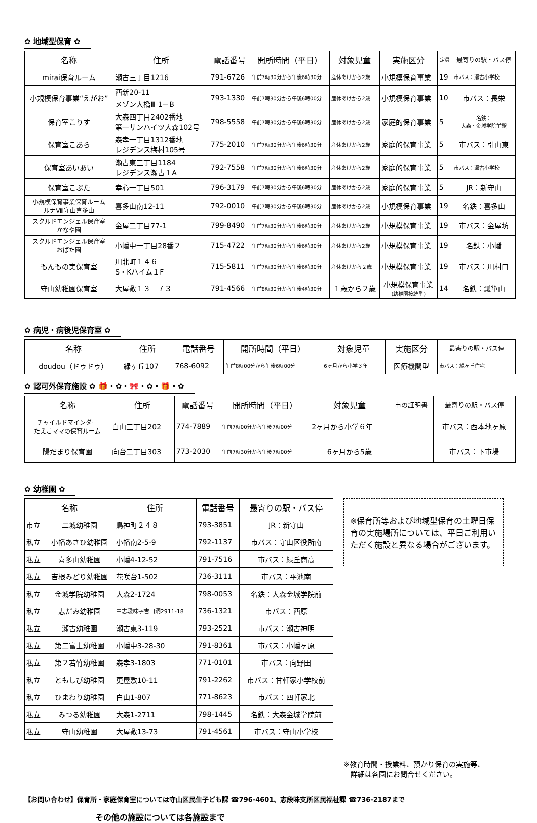✿ 地域型保育 ✿
| 名称 | 住所 | 電話番号 | 開所時間（平日） | 対象児童 | 実施区分 | 定員 | 最寄りの駅・バス停 |
| --- | --- | --- | --- | --- | --- | --- | --- |
| mirai保育ルーム | 瀬古三丁目1216 | 791-6726 | 午前7時30分から午後6時30分 | 産休あけから2歳 | 小規模保育事業 | 19 | 市バス：瀬古小学校 |
| 小規模保育事業“えがお” | 西新20-11 メゾン大橋Ⅲ 1－B | 793-1330 | 午前7時30分から午後6時00分 | 産休あけから2歳 | 小規模保育事業 | 10 | 市バス：長栄 |
| 保育室こりす | 大森四丁目2402番地 第一サンハイツ大森102号 | 798-5558 | 午前7時30分から午後6時30分 | 産休あけから2歳 | 家庭的保育事業 | 5 | 名鉄： 大森・金城学院前駅 |
| 保育室こあら | 森孝一丁目1312番地 レジデンス梅村105号 | 775-2010 | 午前7時30分から午後6時30分 | 産休あけから2歳 | 家庭的保育事業 | 5 | 市バス：引山東 |
| 保育室あいあい | 瀬古東三丁目1184 レジデンス瀬古１A | 792-7558 | 午前7時30分から午後6時30分 | 産休あけから2歳 | 家庭的保育事業 | 5 | 市バス：瀬古小学校 |
| 保育室こぶた | 幸心一丁目501 | 796-3179 | 午前7時30分から午後6時30分 | 産休あけから2歳 | 家庭的保育事業 | 5 | JR：新守山 |
| 小規模保育事業保育ルーム ルナⅧ守山喜多山 | 喜多山南12-11 | 792-0010 | 午前7時30分から午後6時30分 | 産休あけから2歳 | 小規模保育事業 | 19 | 名鉄：喜多山 |
| スクルドエンジェル保育室 かなや園 | 金屋二丁目77-1 | 799-8490 | 午前7時30分から午後6時30分 | 産休あけから2歳 | 小規模保育事業 | 19 | 市バス：金屋坊 |
| スクルドエンジェル保育室 おばた園 | 小幡中一丁目28番２ | 715-4722 | 午前7時30分から午後6時30分 | 産休あけから2歳 | 小規模保育事業 | 19 | 名鉄：小幡 |
| もんもの実保育室 | 川北町１４６ S・Kハイム１F | 715-5811 | 午前7時30分から午後6時30分 | 産休あけから２歳 | 小規模保育事業 | 19 | 市バス：川村口 |
| 守山幼稚園保育室 | 大屋敷１３－７３ | 791-4566 | 午前8時30分から午後4時30分 | １歳から２歳 | 小規模保育事業 (幼稚園接続型) | 14 | 名鉄：瓢箪山 |
✿ 病児・病後児保育室 ✿
| 名称 | 住所 | 電話番号 | 開所時間（平日） | 対象児童 | 実施区分 | 最寄りの駅・バス停 |
| --- | --- | --- | --- | --- | --- | --- |
| doudou（ドゥドゥ） | 緑ヶ丘107 | 768-6092 | 午前8時00分から午後6時00分 | 6ヶ月から小学３年 | 医療機関型 | 市バス：緑ヶ丘住宅 |
✿ 認可外保育施設 ✿ 🎁・✿・🎀・✿・🎁・✿
| 名称 | 住所 | 電話番号 | 開所時間（平日） | 対象児童 | 市の証明書 | 最寄りの駅・バス停 |
| --- | --- | --- | --- | --- | --- | --- |
| チャイルドマインダー たえこママの保育ルーム | 白山三丁目202 | 774-7889 | 午前7時00分から午後7時00分 | 2ヶ月から小学６年 | | 市バス：西本地ヶ原 |
| 陽だまり保育園 | 向台二丁目303 | 773-2030 | 午前7時30分から午後7時00分 | 6ヶ月から5歳 | | 市バス：下市場 |
✿ 幼稚園 ✿
| 名称 | | 住所 | 電話番号 | 最寄りの駅・バス停 |
| --- | --- | --- | --- | --- |
| 市立 | 二城幼稚園 | 鳥神町２４８ | 793-3851 | JR：新守山 |
| 私立 | 小幡あさひ幼稚園 | 小幡南2-5-9 | 792-1137 | 市バス：守山区役所南 |
| 私立 | 喜多山幼稚園 | 小幡4-12-52 | 791-7516 | 市バス：緑丘商高 |
| 私立 | 吉根みどり幼稚園 | 花咲台1-502 | 736-3111 | 市バス：平池南 |
| 私立 | 金城学院幼稚園 | 大森2-1724 | 798-0053 | 名鉄：大森金城学院前 |
| 私立 | 志だみ幼稚園 | 中志段味字吉田洞2911-18 | 736-1321 | 市バス：西原 |
| 私立 | 瀬古幼稚園 | 瀬古東3-119 | 793-2521 | 市バス：瀬古神明 |
| 私立 | 第二富士幼稚園 | 小幡中3-28-30 | 791-8361 | 市バス：小幡ヶ原 |
| 私立 | 第２若竹幼稚園 | 森孝3-1803 | 771-0101 | 市バス：向野田 |
| 私立 | ともしび幼稚園 | 更屋敷10-11 | 791-2262 | 市バス：甘軒家小学校前 |
| 私立 | ひまわり幼稚園 | 白山1-807 | 771-8623 | 市バス：四軒家北 |
| 私立 | みつる幼稚園 | 大森1-2711 | 798-1445 | 名鉄：大森金城学院前 |
| 私立 | 守山幼稚園 | 大屋敷13-73 | 791-4561 | 市バス：守山小学校 |
※保育所等および地域型保育の土曜日保育の実施場所については、平日ご利用いただく施設と異なる場合がございます。
※教育時間・授業料、預かり保育の実施等、
　詳細は各園にお問合せください。
【お問い合わせ】保育所・家庭保育室については守山区民生子ども課 ☎796-4601、志段味支所区民福祉課 ☎736-2187まで
その他の施設については各施設まで